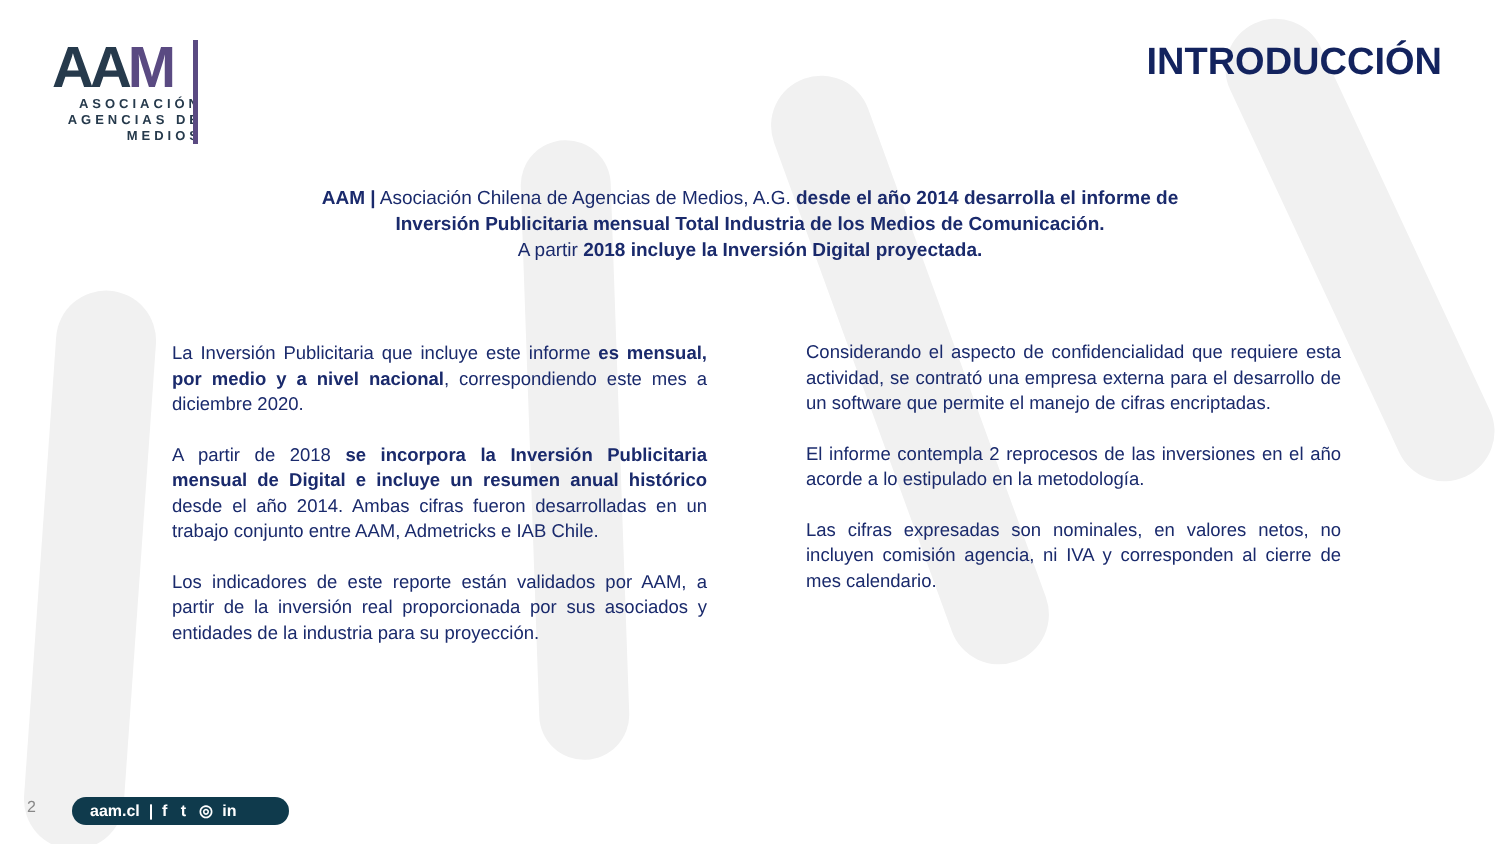AAM
ASOCIACIÓN
AGENCIAS DE
MEDIOS
INTRODUCCIÓN
AAM | Asociación Chilena de Agencias de Medios, A.G. desde el año 2014 desarrolla el informe de Inversión Publicitaria mensual Total Industria de los Medios de Comunicación.
A partir 2018 incluye la Inversión Digital proyectada.
La Inversión Publicitaria que incluye este informe es mensual, por medio y a nivel nacional, correspondiendo este mes a diciembre 2020.
A partir de 2018 se incorpora la Inversión Publicitaria mensual de Digital e incluye un resumen anual histórico desde el año 2014. Ambas cifras fueron desarrolladas en un trabajo conjunto entre AAM, Admetricks e IAB Chile.
Los indicadores de este reporte están validados por AAM, a partir de la inversión real proporcionada por sus asociados y entidades de la industria para su proyección.
Considerando el aspecto de confidencialidad que requiere esta actividad, se contrató una empresa externa para el desarrollo de un software que permite el manejo de cifras encriptadas.
El informe contempla 2 reprocesos de las inversiones en el año acorde a lo estipulado en la metodología.
Las cifras expresadas son nominales, en valores netos, no incluyen comisión agencia, ni IVA y corresponden al cierre de mes calendario.
2
aam.cl | f t ◎ in